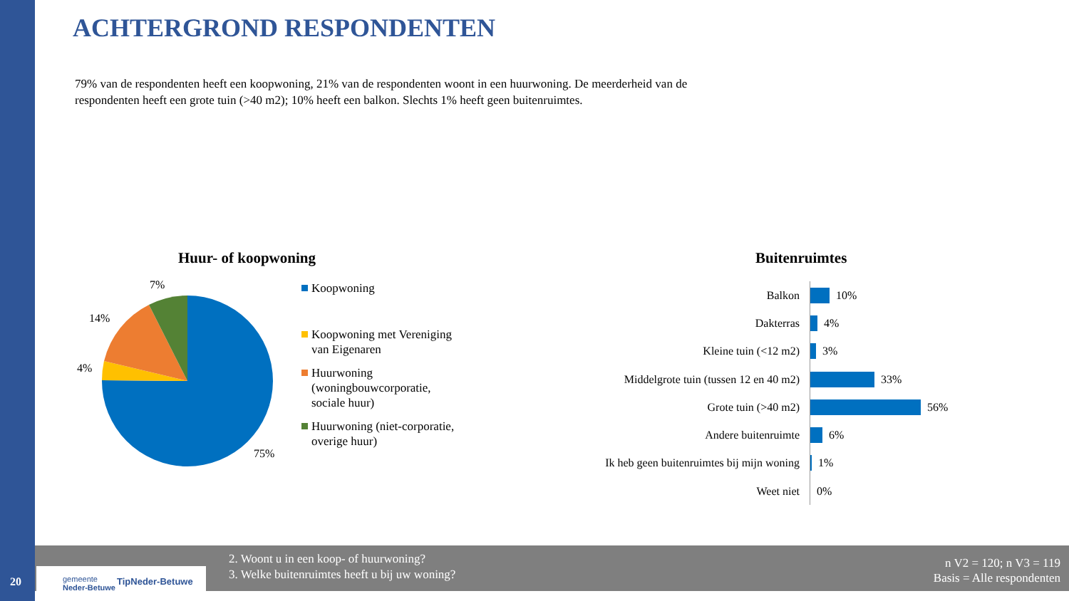ACHTERGROND RESPONDENTEN
79% van de respondenten heeft een koopwoning, 21% van de respondenten woont in een huurwoning. De meerderheid van de respondenten heeft een grote tuin (>40 m2); 10% heeft een balkon. Slechts 1% heeft geen buitenruimtes.
Huur- of koopwoning
7%
14%
4%
75%
Koopwoning
Koopwoning met Vereniging van Eigenaren
Huurwoning (woningbouwcorporatie, sociale huur)
Huurwoning (niet-corporatie, overige huur)
Buitenruimtes
Balkon
10%
Dakterras
4%
Kleine tuin (<12 m2)
3%
Middelgrote tuin (tussen 12 en 40 m2)
33%
Grote tuin (>40 m2)
56%
Andere buitenruimte
6%
Ik heb geen buitenruimtes bij mijn woning
1%
Weet niet
0%
2. Woont u in een koop- of huurwoning?
3. Welke buitenruimtes heeft u bij uw woning?
n V2 = 120; n V3 = 119
Basis = Alle respondenten
gemeente
Neder-Betuwe
TipNeder-Betuwe
20